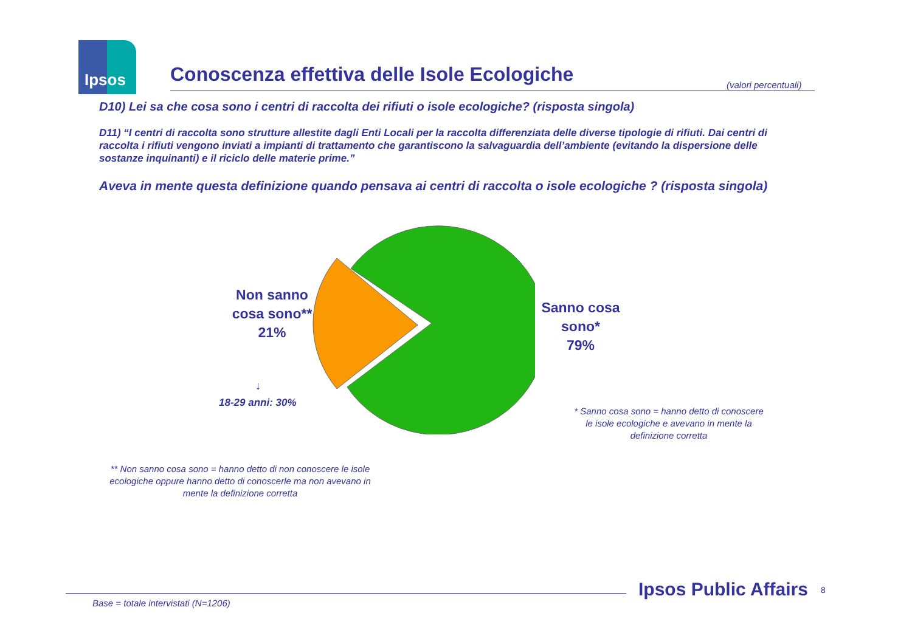Ipsos
Conoscenza effettiva delle Isole Ecologiche (valori percentuali)
D10) Lei sa che cosa sono i centri di raccolta dei rifiuti o isole ecologiche? (risposta singola)
D11) “I centri di raccolta sono strutture allestite dagli Enti Locali per la raccolta differenziata delle diverse tipologie di rifiuti. Dai centri di raccolta i rifiuti vengono inviati a impianti di trattamento che garantiscono la salvaguardia dell’ambiente (evitando la dispersione delle sostanze inquinanti) e il riciclo delle materie prime.”
Aveva in mente questa definizione quando pensava ai centri di raccolta o isole ecologiche ? (risposta singola)
Non sanno cosa sono**
21%
Sanno cosa sono*
79%
↓
18-29 anni: 30%
* Sanno cosa sono = hanno detto di conoscere le isole ecologiche e avevano in mente la definizione corretta
** Non sanno cosa sono = hanno detto di non conoscere le isole ecologiche oppure hanno detto di conoscerle ma non avevano in mente la definizione corretta
Ipsos Public Affairs 8
Base = totale intervistati (N=1206)